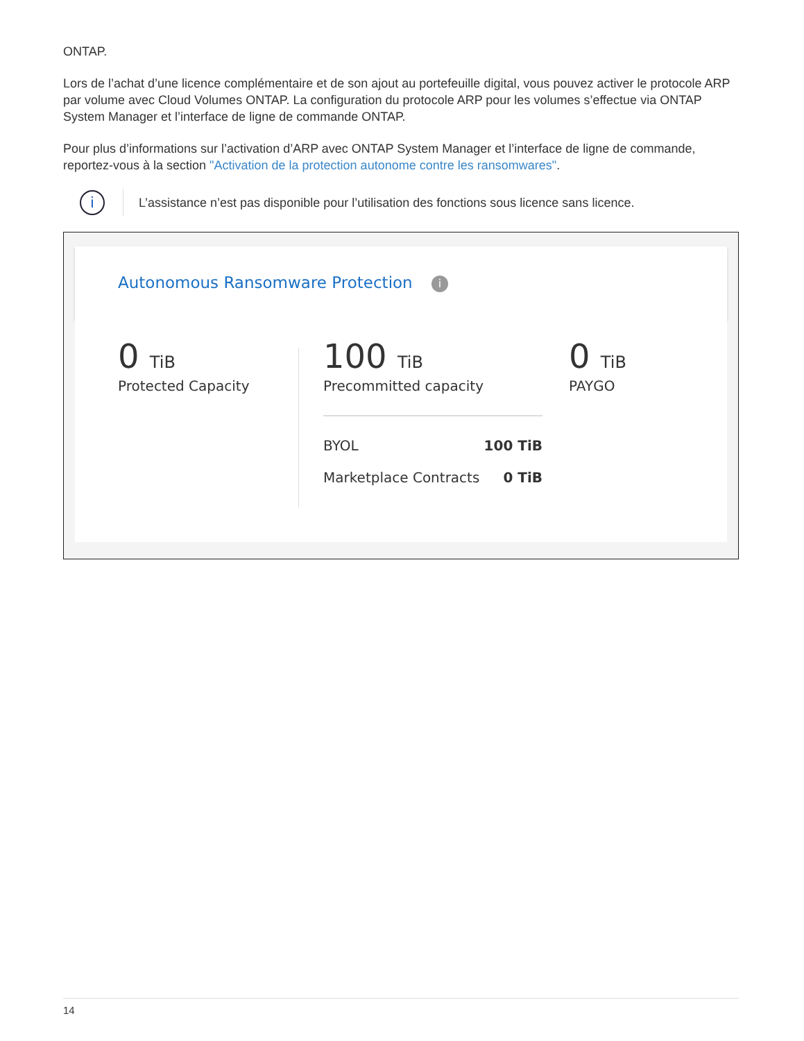ONTAP.
Lors de l’achat d’une licence complémentaire et de son ajout au portefeuille digital, vous pouvez activer le protocole ARP par volume avec Cloud Volumes ONTAP. La configuration du protocole ARP pour les volumes s’effectue via ONTAP System Manager et l’interface de ligne de commande ONTAP.
Pour plus d’informations sur l’activation d’ARP avec ONTAP System Manager et l’interface de ligne de commande, reportez-vous à la section "Activation de la protection autonome contre les ransomwares".
i
L’assistance n’est pas disponible pour l’utilisation des fonctions sous licence sans licence.
Autonomous Ransomware Protection i
0 TiB
Protected Capacity
100 TiB
Precommitted capacity
BYOL 100 TiB
Marketplace Contracts 0 TiB
0 TiB
PAYGO
14